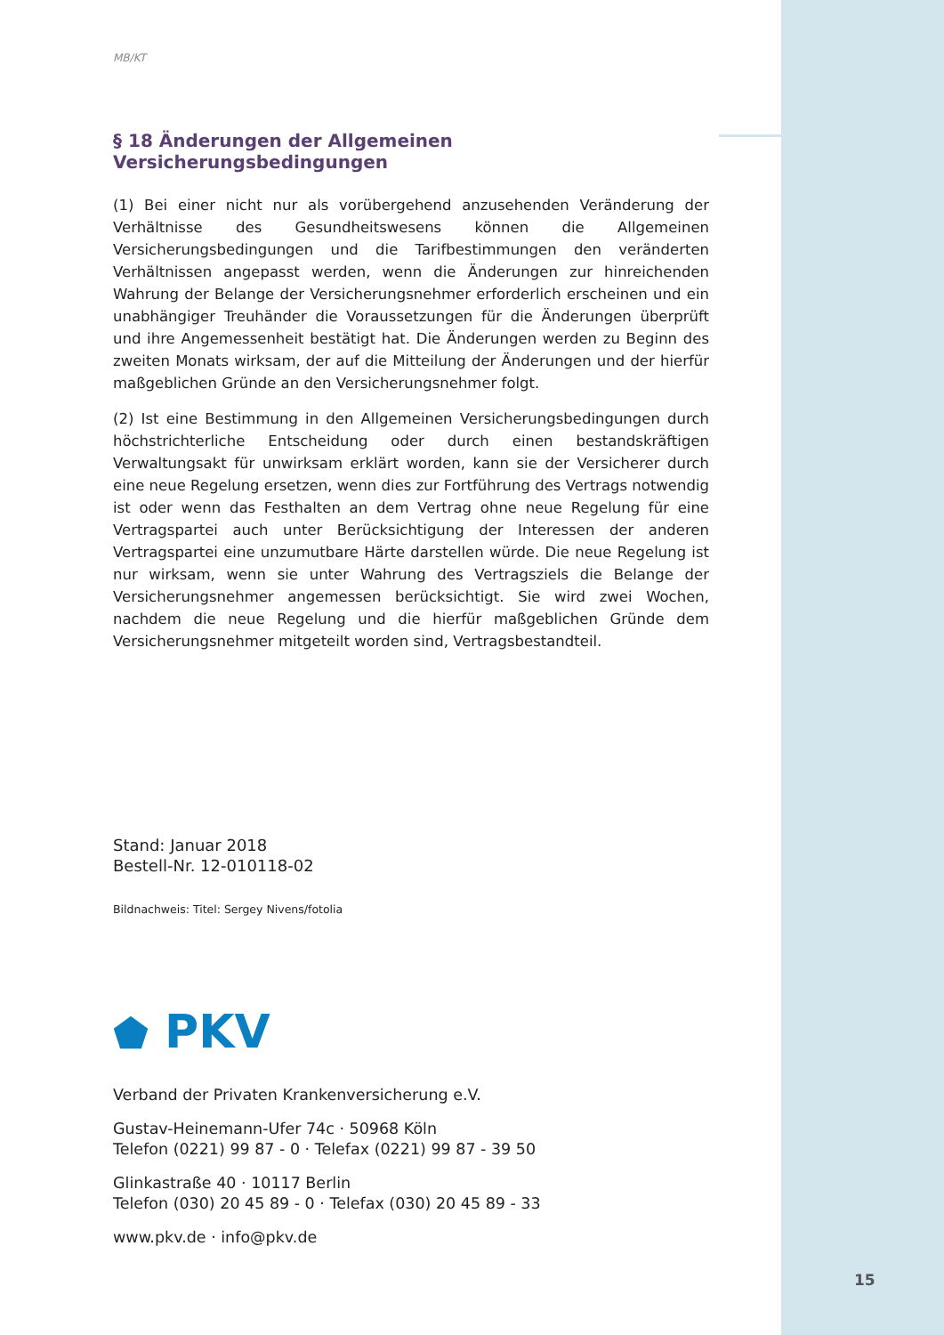MB/KT
§ 18 Änderungen der Allgemeinen Versicherungsbedingungen
(1) Bei einer nicht nur als vorübergehend anzusehenden Veränderung der Verhältnisse des Gesundheitswesens können die Allgemeinen Versicherungsbedingungen und die Tarifbestimmungen den veränderten Verhältnissen angepasst werden, wenn die Änderungen zur hinreichenden Wahrung der Belange der Versicherungsnehmer erforderlich erscheinen und ein unabhängiger Treuhänder die Voraussetzungen für die Änderungen überprüft und ihre Angemessenheit bestätigt hat. Die Änderungen werden zu Beginn des zweiten Monats wirksam, der auf die Mitteilung der Änderungen und der hierfür maßgeblichen Gründe an den Versicherungsnehmer folgt.
(2) Ist eine Bestimmung in den Allgemeinen Versicherungsbedingungen durch höchstrichterliche Entscheidung oder durch einen bestandskräftigen Verwaltungsakt für unwirksam erklärt worden, kann sie der Versicherer durch eine neue Regelung ersetzen, wenn dies zur Fortführung des Vertrags notwendig ist oder wenn das Festhalten an dem Vertrag ohne neue Regelung für eine Vertragspartei auch unter Berücksichtigung der Interessen der anderen Vertragspartei eine unzumutbare Härte darstellen würde. Die neue Regelung ist nur wirksam, wenn sie unter Wahrung des Vertragsziels die Belange der Versicherungsnehmer angemessen berücksichtigt. Sie wird zwei Wochen, nachdem die neue Regelung und die hierfür maßgeblichen Gründe dem Versicherungsnehmer mitgeteilt worden sind, Vertragsbestandteil.
Stand: Januar 2018
Bestell-Nr. 12-010118-02
Bildnachweis: Titel: Sergey Nivens/fotolia
⬟ PKV
Verband der Privaten Krankenversicherung e.V.
Gustav-Heinemann-Ufer 74c · 50968 Köln
Telefon (0221) 99 87 - 0 · Telefax (0221) 99 87 - 39 50
Glinkastraße 40 · 10117 Berlin
Telefon (030) 20 45 89 - 0 · Telefax (030) 20 45 89 - 33
www.pkv.de · info@pkv.de
15